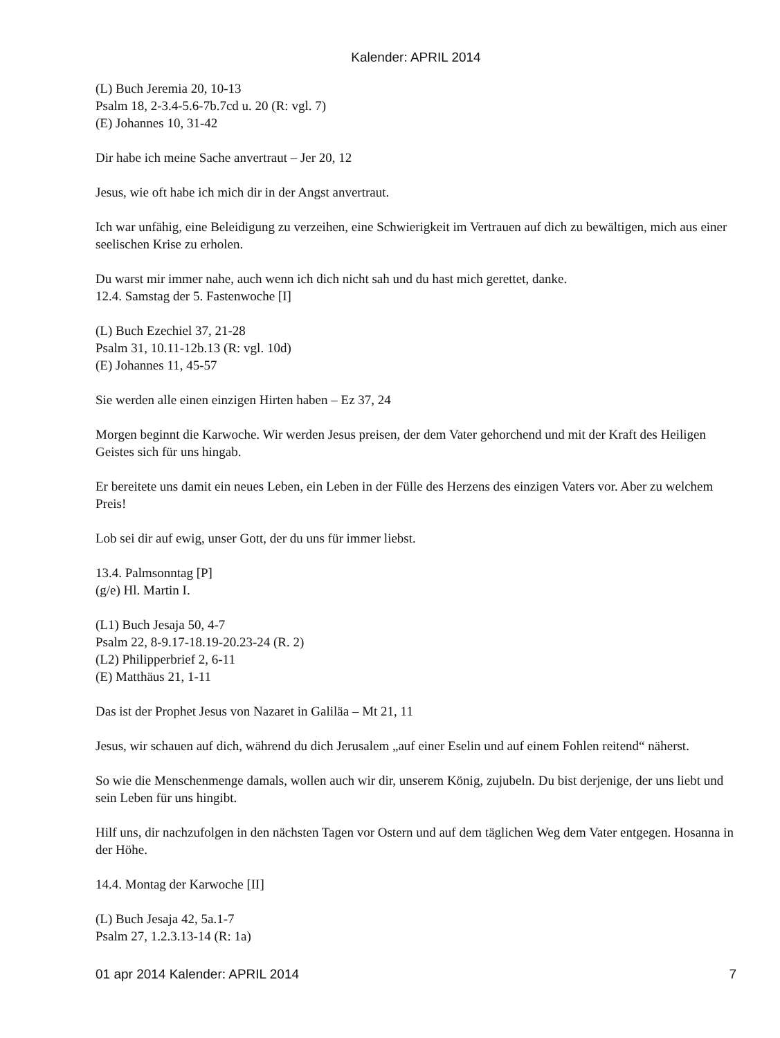Kalender: APRIL 2014
(L) Buch Jeremia 20, 10-13
Psalm 18, 2-3.4-5.6-7b.7cd u. 20 (R: vgl. 7)
(E) Johannes 10, 31-42
Dir habe ich meine Sache anvertraut – Jer 20, 12
Jesus, wie oft habe ich mich dir in der Angst anvertraut.
Ich war unfähig, eine Beleidigung zu verzeihen, eine Schwierigkeit im Vertrauen auf dich zu bewältigen, mich aus einer seelischen Krise zu erholen.
Du warst mir immer nahe, auch wenn ich dich nicht sah und du hast mich gerettet, danke.
12.4. Samstag der 5. Fastenwoche [I]
(L) Buch Ezechiel 37, 21-28
Psalm 31, 10.11-12b.13 (R: vgl. 10d)
(E) Johannes 11, 45-57
Sie werden alle einen einzigen Hirten haben – Ez 37, 24
Morgen beginnt die Karwoche. Wir werden Jesus preisen, der dem Vater gehorchend und mit der Kraft des Heiligen Geistes sich für uns hingab.
Er bereitete uns damit ein neues Leben, ein Leben in der Fülle des Herzens des einzigen Vaters vor. Aber zu welchem Preis!
Lob sei dir auf ewig, unser Gott, der du uns für immer liebst.
13.4. Palmsonntag [P]
(g/e) Hl. Martin I.
(L1) Buch Jesaja 50, 4-7
Psalm 22, 8-9.17-18.19-20.23-24 (R. 2)
(L2) Philipperbrief 2, 6-11
(E) Matthäus 21, 1-11
Das ist der Prophet Jesus von Nazaret in Galiläa – Mt 21, 11
Jesus, wir schauen auf dich, während du dich Jerusalem „auf einer Eselin und auf einem Fohlen reitend“ näherst.
So wie die Menschenmenge damals, wollen auch wir dir, unserem König, zujubeln. Du bist derjenige, der uns liebt und sein Leben für uns hingibt.
Hilf uns, dir nachzufolgen in den nächsten Tagen vor Ostern und auf dem täglichen Weg dem Vater entgegen. Hosanna in der Höhe.
14.4. Montag der Karwoche [II]
(L) Buch Jesaja 42, 5a.1-7
Psalm 27, 1.2.3.13-14 (R: 1a)
01 apr 2014 Kalender: APRIL 2014 7